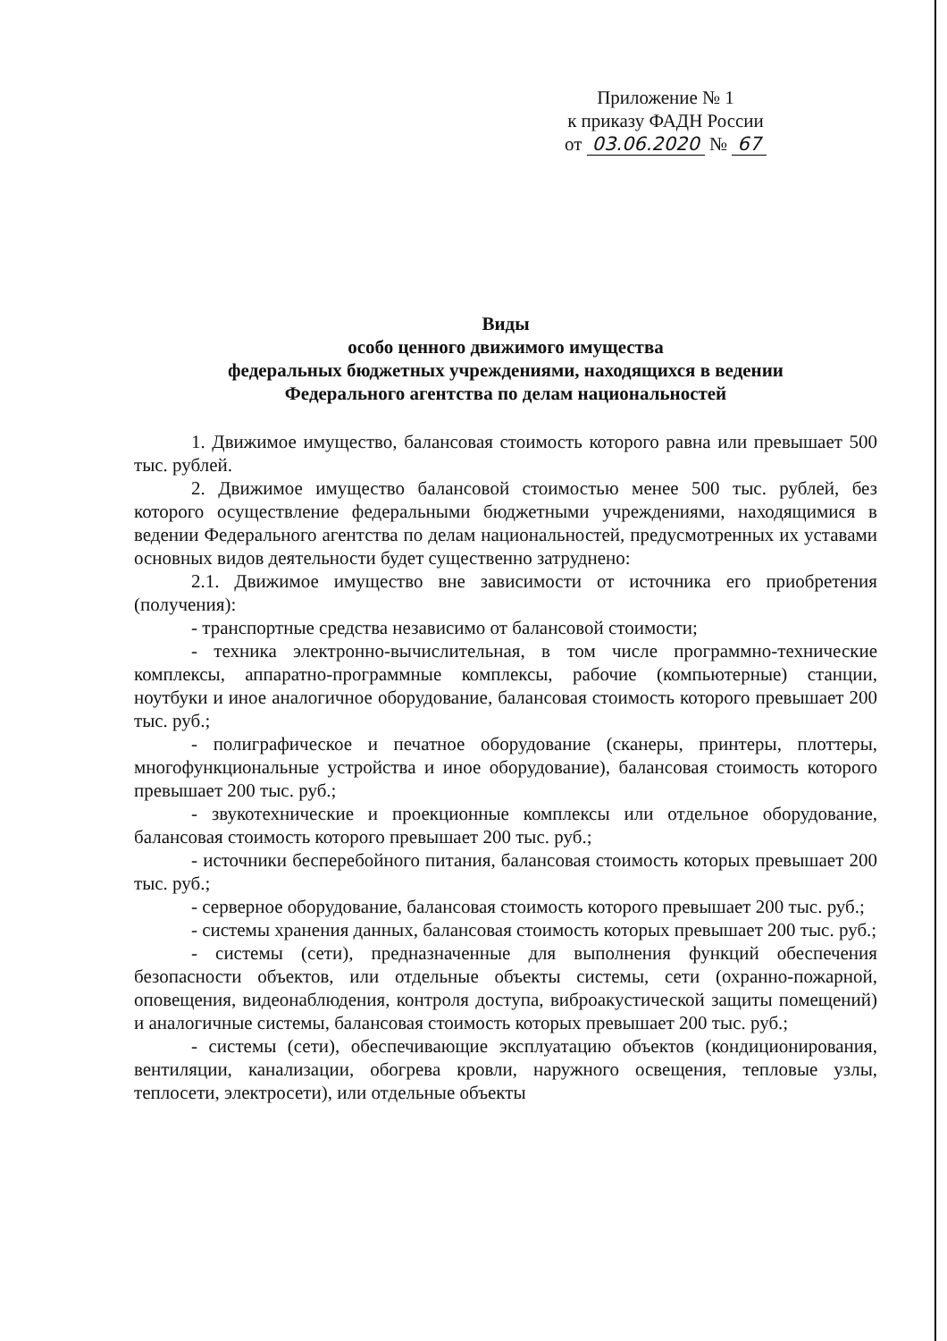Приложение № 1
к приказу ФАДН России
от 03.06.2020 № 67
Виды
особо ценного движимого имущества
федеральных бюджетных учреждениями, находящихся в ведении
Федерального агентства по делам национальностей
1. Движимое имущество, балансовая стоимость которого равна или превышает 500 тыс. рублей.
2. Движимое имущество балансовой стоимостью менее 500 тыс. рублей, без которого осуществление федеральными бюджетными учреждениями, находящимися в ведении Федерального агентства по делам национальностей, предусмотренных их уставами основных видов деятельности будет существенно затруднено:
2.1. Движимое имущество вне зависимости от источника его приобретения (получения):
- транспортные средства независимо от балансовой стоимости;
- техника электронно-вычислительная, в том числе программно-технические комплексы, аппаратно-программные комплексы, рабочие (компьютерные) станции, ноутбуки и иное аналогичное оборудование, балансовая стоимость которого превышает 200 тыс. руб.;
- полиграфическое и печатное оборудование (сканеры, принтеры, плоттеры, многофункциональные устройства и иное оборудование), балансовая стоимость которого превышает 200 тыс. руб.;
- звукотехнические и проекционные комплексы или отдельное оборудование, балансовая стоимость которого превышает 200 тыс. руб.;
- источники бесперебойного питания, балансовая стоимость которых превышает 200 тыс. руб.;
- серверное оборудование, балансовая стоимость которого превышает 200 тыс. руб.;
- системы хранения данных, балансовая стоимость которых превышает 200 тыс. руб.;
- системы (сети), предназначенные для выполнения функций обеспечения безопасности объектов, или отдельные объекты системы, сети (охранно-пожарной, оповещения, видеонаблюдения, контроля доступа, виброакустической защиты помещений) и аналогичные системы, балансовая стоимость которых превышает 200 тыс. руб.;
- системы (сети), обеспечивающие эксплуатацию объектов (кондиционирования, вентиляции, канализации, обогрева кровли, наружного освещения, тепловые узлы, теплосети, электросети), или отдельные объекты